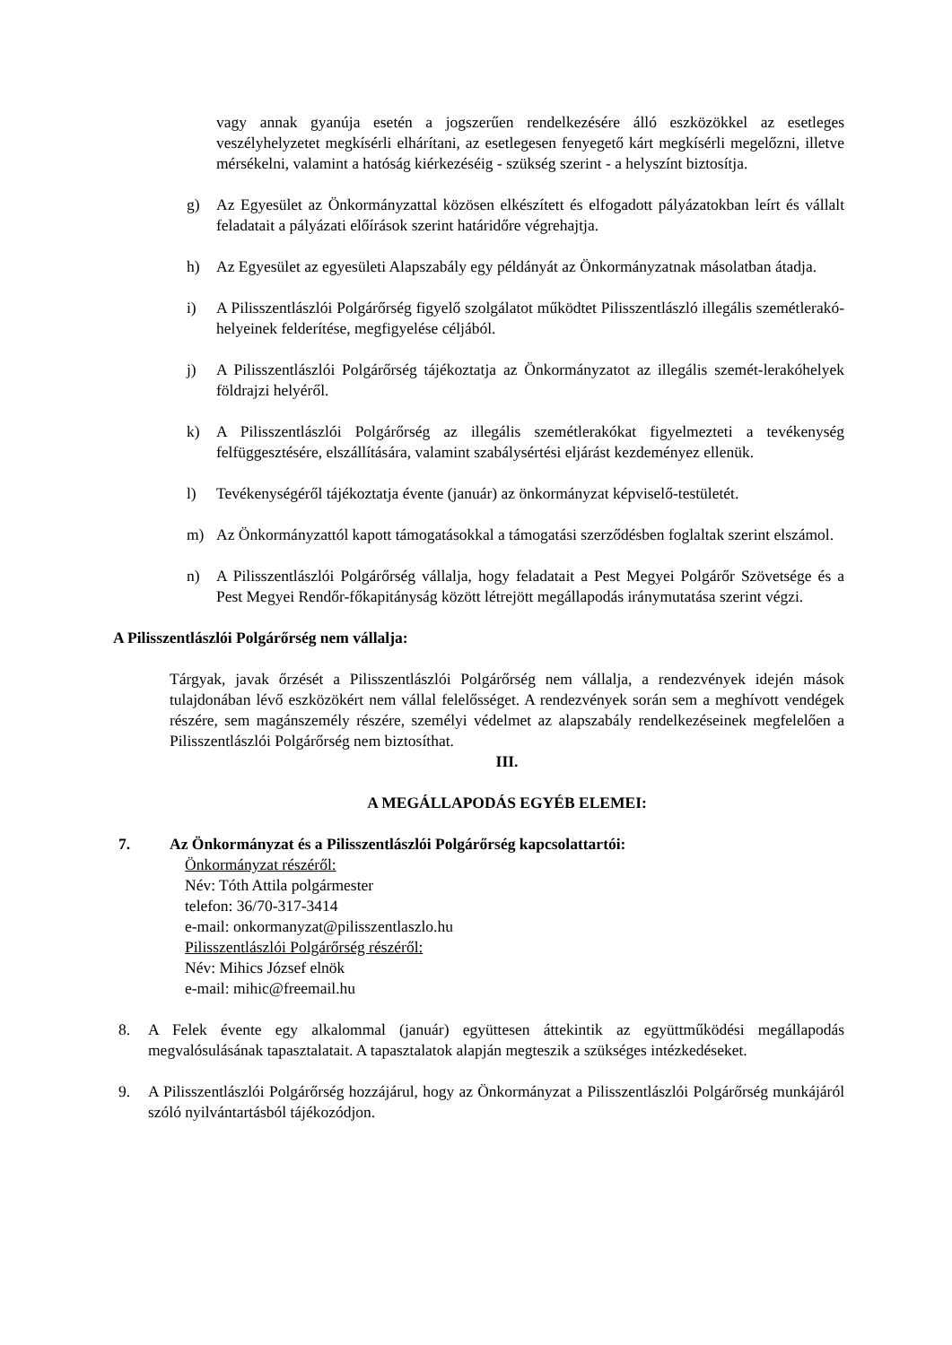vagy annak gyanúja esetén a jogszerűen rendelkezésére álló eszközökkel az esetleges veszélyhelyzetet megkísérli elhárítani, az esetlegesen fenyegető kárt megkísérli megelőzni, illetve mérsékelni, valamint a hatóság kiérkezéséig - szükség szerint - a helyszínt biztosítja.
g) Az Egyesület az Önkormányzattal közösen elkészített és elfogadott pályázatokban leírt és vállalt feladatait a pályázati előírások szerint határidőre végrehajtja.
h) Az Egyesület az egyesületi Alapszabály egy példányát az Önkormányzatnak másolatban átadja.
i) A Pilisszentlászlói Polgárőrség figyelő szolgálatot működtet Pilisszentlászló illegális szemétlerakó-helyeinek felderítése, megfigyelése céljából.
j) A Pilisszentlászlói Polgárőrség tájékoztatja az Önkormányzatot az illegális szemét-lerakóhelyek földrajzi helyéről.
k) A Pilisszentlászlói Polgárőrség az illegális szemétlerakókat figyelmezteti a tevékenység felfüggesztésére, elszállítására, valamint szabálysértési eljárást kezdeményez ellenük.
l) Tevékenységéről tájékoztatja évente (január) az önkormányzat képviselő-testületét.
m) Az Önkormányzattól kapott támogatásokkal a támogatási szerződésben foglaltak szerint elszámol.
n) A Pilisszentlászlói Polgárőrség vállalja, hogy feladatait a Pest Megyei Polgárőr Szövetsége és a Pest Megyei Rendőr-főkapitányság között létrejött megállapodás iránymutatása szerint végzi.
A Pilisszentlászlói Polgárőrség nem vállalja:
Tárgyak, javak őrzését a Pilisszentlászlói Polgárőrség nem vállalja, a rendezvények idején mások tulajdonában lévő eszközökért nem vállal felelősséget. A rendezvények során sem a meghívott vendégek részére, sem magánszemély részére, személyi védelmet az alapszabály rendelkezéseinek megfelelően a Pilisszentlászlói Polgárőrség nem biztosíthat.
III.
A MEGÁLLAPODÁS EGYÉB ELEMEI:
7. Az Önkormányzat és a Pilisszentlászlói Polgárőrség kapcsolattartói:
Önkormányzat részéről:
Név: Tóth Attila polgármester
telefon: 36/70-317-3414
e-mail: onkormanyzat@pilisszentlaszlo.hu
Pilisszentlászlói Polgárőrség részéről:
Név: Mihics József elnök
e-mail: mihic@freemail.hu
8. A Felek évente egy alkalommal (január) együttesen áttekintik az együttműködési megállapodás megvalósulásának tapasztalatait. A tapasztalatok alapján megteszik a szükséges intézkedéseket.
9. A Pilisszentlászlói Polgárőrség hozzájárul, hogy az Önkormányzat a Pilisszentlászlói Polgárőrség munkájáról szóló nyilvántartásból tájékozódjon.